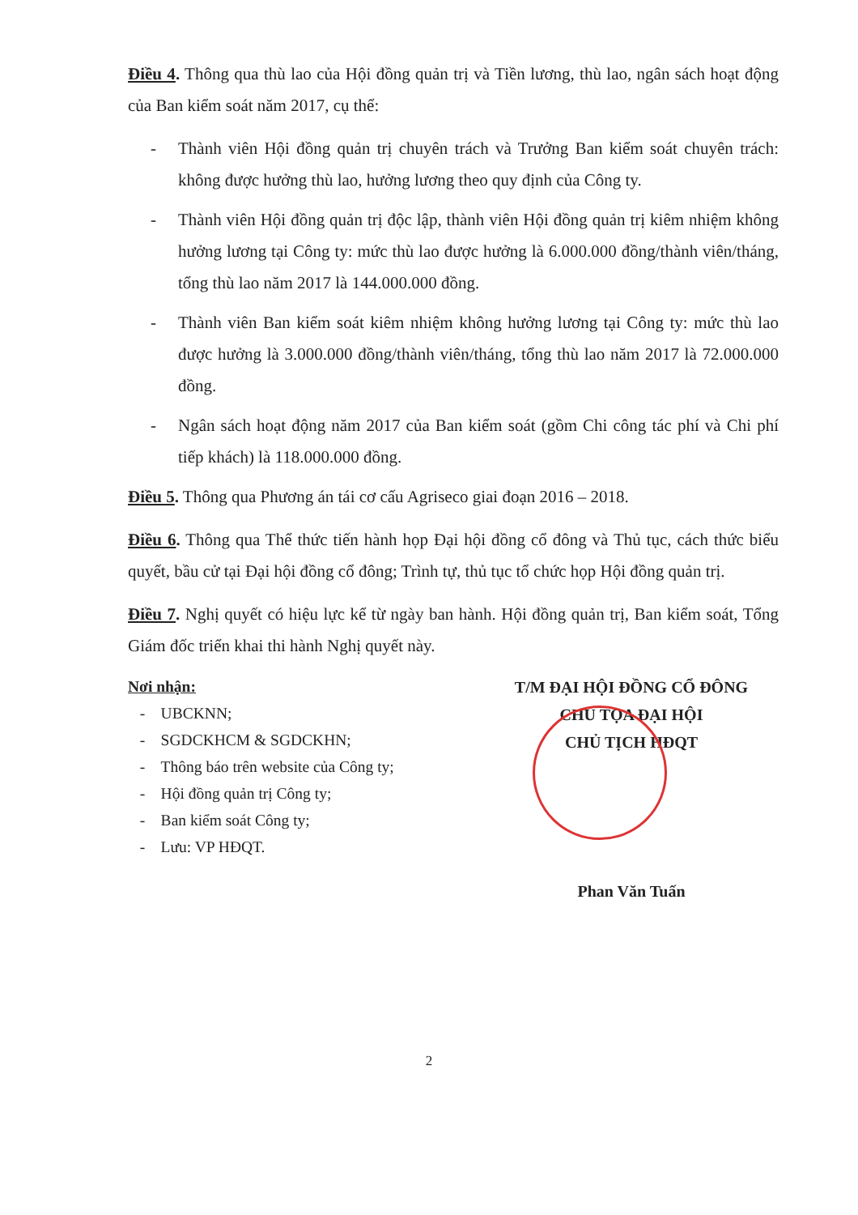Điều 4. Thông qua thù lao của Hội đồng quản trị và Tiền lương, thù lao, ngân sách hoạt động của Ban kiểm soát năm 2017, cụ thể:
- Thành viên Hội đồng quản trị chuyên trách và Trưởng Ban kiểm soát chuyên trách: không được hưởng thù lao, hưởng lương theo quy định của Công ty.
- Thành viên Hội đồng quản trị độc lập, thành viên Hội đồng quản trị kiêm nhiệm không hưởng lương tại Công ty: mức thù lao được hưởng là 6.000.000 đồng/thành viên/tháng, tổng thù lao năm 2017 là 144.000.000 đồng.
- Thành viên Ban kiểm soát kiêm nhiệm không hưởng lương tại Công ty: mức thù lao được hưởng là 3.000.000 đồng/thành viên/tháng, tổng thù lao năm 2017 là 72.000.000 đồng.
- Ngân sách hoạt động năm 2017 của Ban kiểm soát (gồm Chi công tác phí và Chi phí tiếp khách) là 118.000.000 đồng.
Điều 5. Thông qua Phương án tái cơ cấu Agriseco giai đoạn 2016 – 2018.
Điều 6. Thông qua Thể thức tiến hành họp Đại hội đồng cổ đông và Thủ tục, cách thức biểu quyết, bầu cử tại Đại hội đồng cổ đông; Trình tự, thủ tục tổ chức họp Hội đồng quản trị.
Điều 7. Nghị quyết có hiệu lực kể từ ngày ban hành. Hội đồng quản trị, Ban kiểm soát, Tổng Giám đốc triển khai thi hành Nghị quyết này.
Nơi nhận:
- UBCKNN;
- SGDCKHCM & SGDCKHN;
- Thông báo trên website của Công ty;
- Hội đồng quản trị Công ty;
- Ban kiểm soát Công ty;
- Lưu: VP HĐQT.
T/M ĐẠI HỘI ĐỒNG CỔ ĐÔNG
CHỦ TỌA ĐẠI HỘI
CHỦ TỊCH HĐQT
Phan Văn Tuấn
2